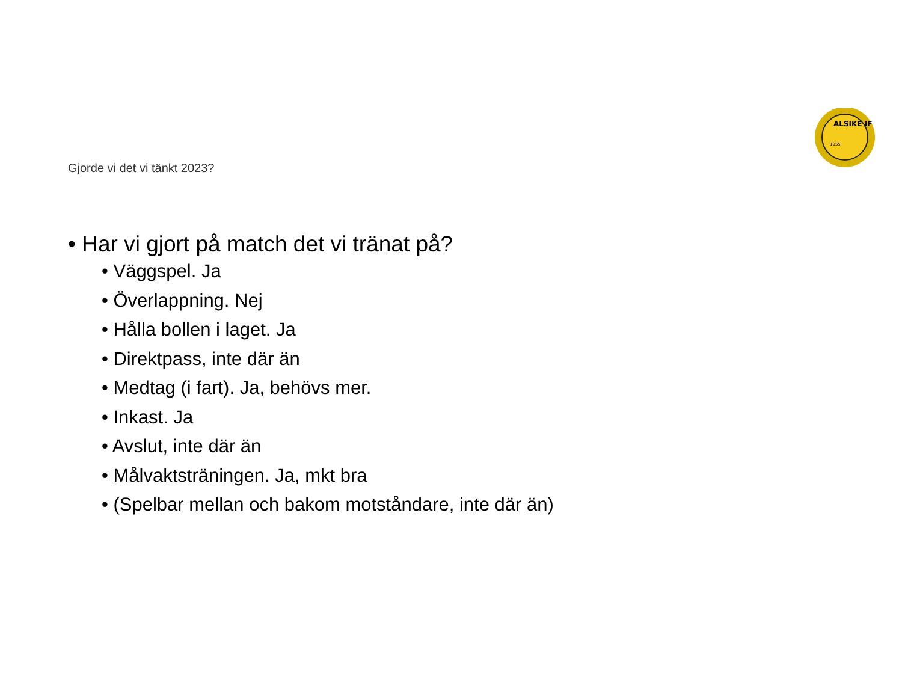ALSIKE IF
1955
Gjorde vi det vi tänkt 2023?
• Har vi gjort på match det vi tränat på?
• Väggspel. Ja
• Överlappning. Nej
• Hålla bollen i laget. Ja
• Direktpass, inte där än
• Medtag (i fart). Ja, behövs mer.
• Inkast. Ja
• Avslut, inte där än
• Målvaktsträningen. Ja, mkt bra
• (Spelbar mellan och bakom motståndare, inte där än)